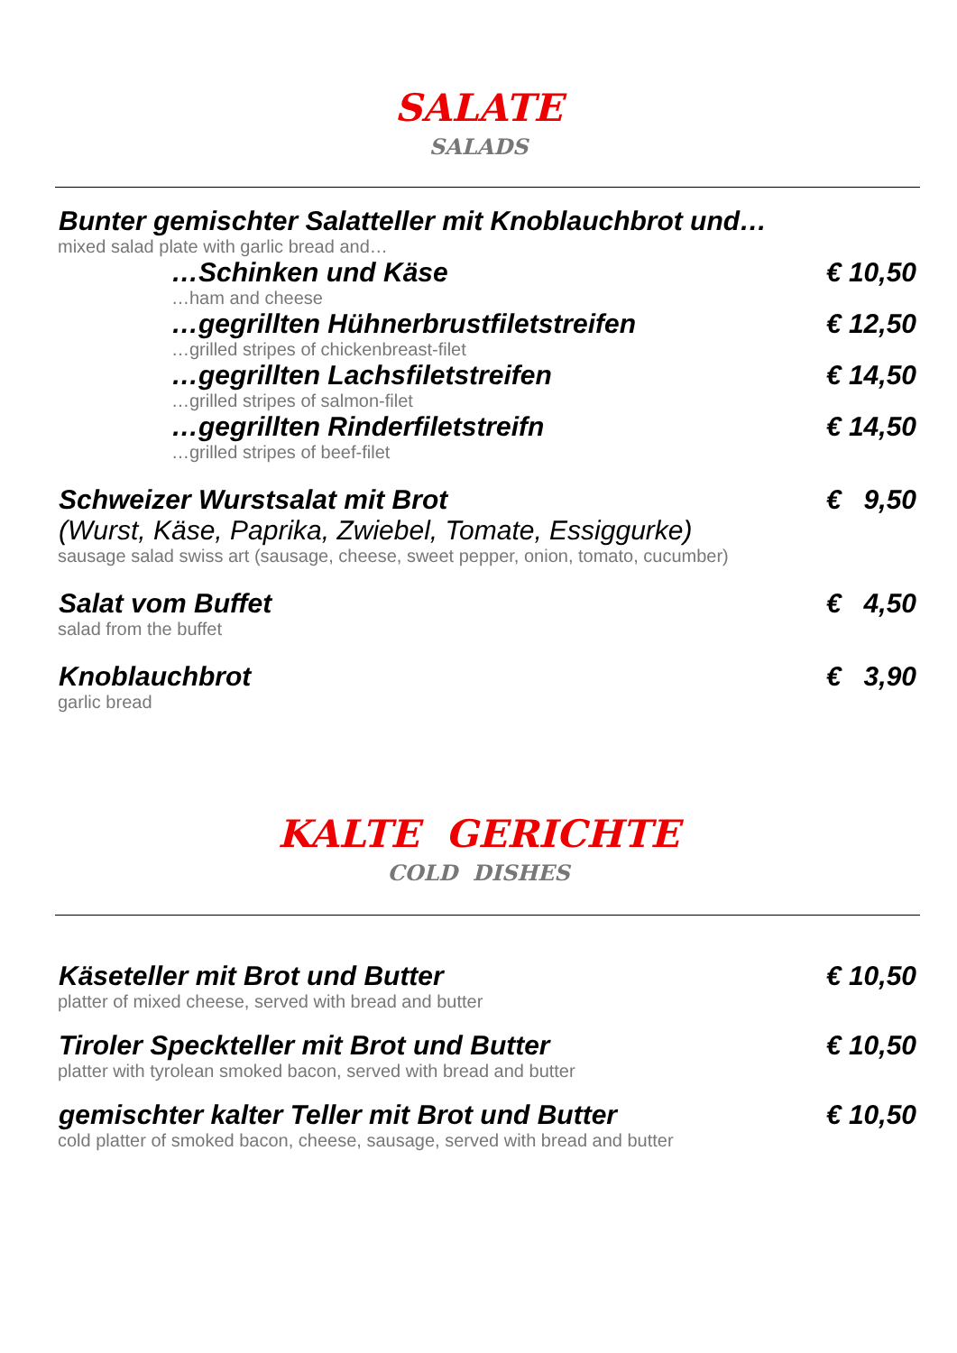SALATE
SALADS
Bunter gemischter Salatteller mit Knoblauchbrot und…
mixed salad plate with garlic bread and…
…Schinken und Käse € 10,50
…ham and cheese
…gegrillten Hühnerbrustfiletstreifen € 12,50
…grilled stripes of chickenbreast-filet
…gegrillten Lachsfiletstreifen € 14,50
…grilled stripes of salmon-filet
…gegrillten Rinderfiletstreifn € 14,50
…grilled stripes of beef-filet
Schweizer Wurstsalat mit Brot € 9,50
(Wurst, Käse, Paprika, Zwiebel, Tomate, Essiggurke)
sausage salad swiss art (sausage, cheese, sweet pepper, onion, tomato, cucumber)
Salat vom Buffet € 4,50
salad from the buffet
Knoblauchbrot € 3,90
garlic bread
KALTE GERICHTE
COLD DISHES
Käseteller mit Brot und Butter € 10,50
platter of mixed cheese, served with bread and butter
Tiroler Speckteller mit Brot und Butter € 10,50
platter with tyrolean smoked bacon, served with bread and butter
gemischter kalter Teller mit Brot und Butter € 10,50
cold platter of smoked bacon, cheese, sausage, served with bread and butter